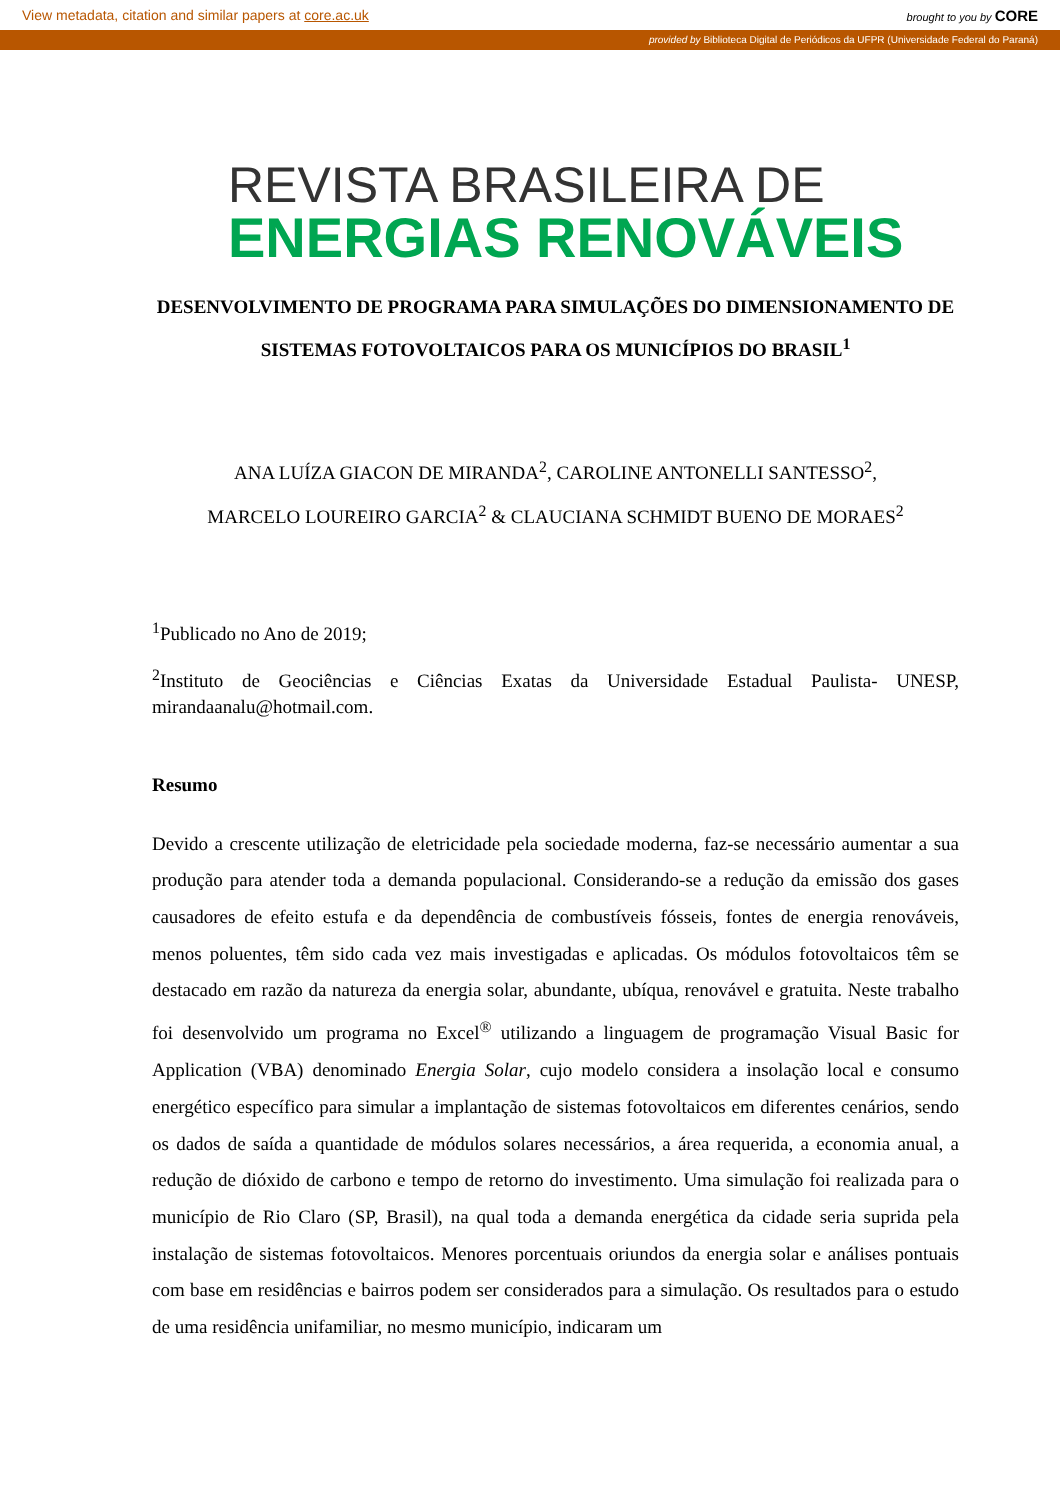View metadata, citation and similar papers at core.ac.uk brought to you by CORE
provided by Biblioteca Digital de Periódicos da UFPR (Universidade Federal do Paraná)
REVISTA BRASILEIRA DE
ENERGIAS RENOVÁVEIS
DESENVOLVIMENTO DE PROGRAMA PARA SIMULAÇÕES DO DIMENSIONAMENTO DE SISTEMAS FOTOVOLTAICOS PARA OS MUNICÍPIOS DO BRASIL<sup>1</sup>
ANA LUÍZA GIACON DE MIRANDA<sup>2</sup>, CAROLINE ANTONELLI SANTESSO<sup>2</sup>,
MARCELO LOUREIRO GARCIA<sup>2</sup> & CLAUCIANA SCHMIDT BUENO DE MORAES<sup>2</sup>
<sup>1</sup> Publicado no Ano de 2019;
<sup>2</sup> Instituto de Geociências e Ciências Exatas da Universidade Estadual Paulista- UNESP, mirandaanalu@hotmail.com.
Resumo
Devido a crescente utilização de eletricidade pela sociedade moderna, faz-se necessário aumentar a sua produção para atender toda a demanda populacional. Considerando-se a redução da emissão dos gases causadores de efeito estufa e da dependência de combustíveis fósseis, fontes de energia renováveis, menos poluentes, têm sido cada vez mais investigadas e aplicadas. Os módulos fotovoltaicos têm se destacado em razão da natureza da energia solar, abundante, ubíqua, renovável e gratuita. Neste trabalho foi desenvolvido um programa no Excel<sup>®</sup> utilizando a linguagem de programação Visual Basic for Application (VBA) denominado Energia Solar, cujo modelo considera a insolação local e consumo energético específico para simular a implantação de sistemas fotovoltaicos em diferentes cenários, sendo os dados de saída a quantidade de módulos solares necessários, a área requerida, a economia anual, a redução de dióxido de carbono e tempo de retorno do investimento. Uma simulação foi realizada para o município de Rio Claro (SP, Brasil), na qual toda a demanda energética da cidade seria suprida pela instalação de sistemas fotovoltaicos. Menores porcentuais oriundos da energia solar e análises pontuais com base em residências e bairros podem ser considerados para a simulação. Os resultados para o estudo de uma residência unifamiliar, no mesmo município, indicaram um